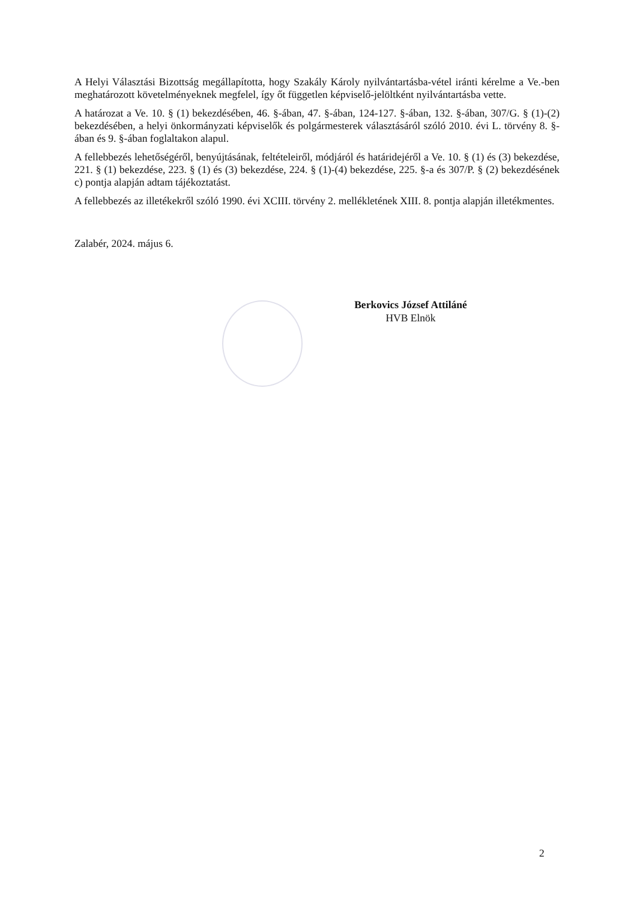A Helyi Választási Bizottság megállapította, hogy Szakály Károly nyilvántartásba-vétel iránti kérelme a Ve.-ben meghatározott követelményeknek megfelel, így őt független képviselő-jelöltként nyilvántartásba vette.
A határozat a Ve. 10. § (1) bekezdésében, 46. §-ában, 47. §-ában, 124-127. §-ában, 132. §-ában, 307/G. § (1)-(2) bekezdésében, a helyi önkormányzati képviselők és polgármesterek választásáról szóló 2010. évi L. törvény 8. §-ában és 9. §-ában foglaltakon alapul.
A fellebbezés lehetőségéről, benyújtásának, feltételeiről, módjáról és határidejéről a Ve. 10. § (1) és (3) bekezdése, 221. § (1) bekezdése, 223. § (1) és (3) bekezdése, 224. § (1)-(4) bekezdése, 225. §-a és 307/P. § (2) bekezdésének c) pontja alapján adtam tájékoztatást.
A fellebbezés az illetékekről szóló 1990. évi XCIII. törvény 2. mellékletének XIII. 8. pontja alapján illetékmentes.
Zalabér, 2024. május 6.
Berkovics József Attiláné
HVB Elnök
2